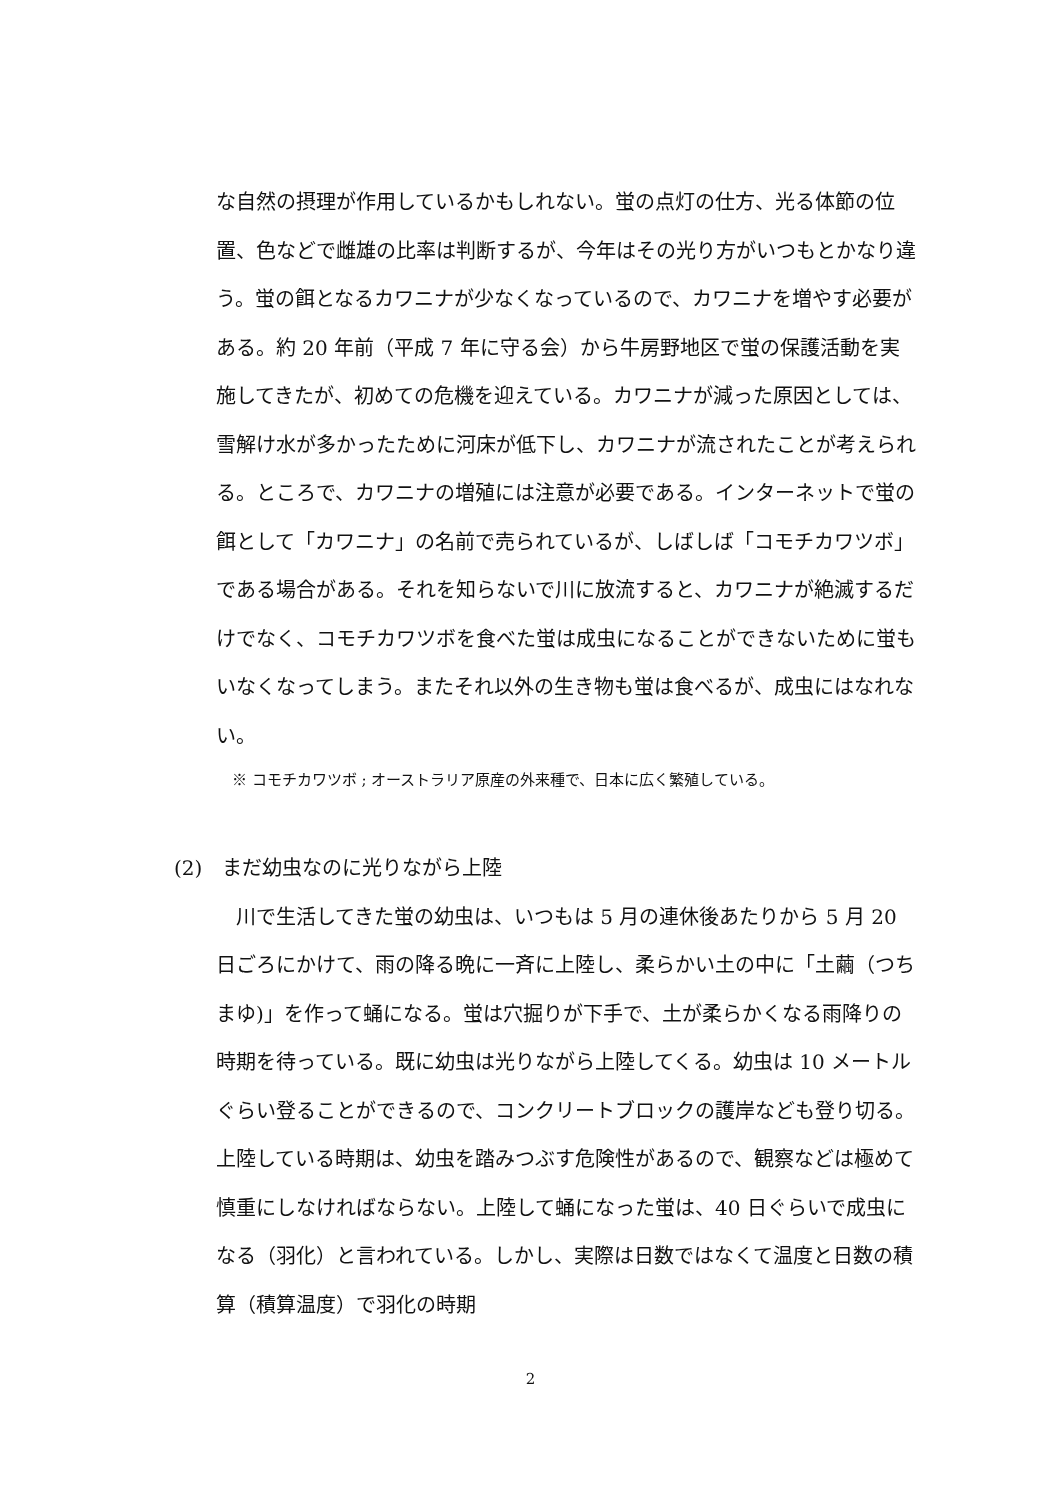な自然の摂理が作用しているかもしれない。蛍の点灯の仕方、光る体節の位置、色などで雌雄の比率は判断するが、今年はその光り方がいつもとかなり違う。蛍の餌となるカワニナが少なくなっているので、カワニナを増やす必要がある。約 20 年前（平成 7 年に守る会）から牛房野地区で蛍の保護活動を実施してきたが、初めての危機を迎えている。カワニナが減った原因としては、雪解け水が多かったために河床が低下し、カワニナが流されたことが考えられる。ところで、カワニナの増殖には注意が必要である。インターネットで蛍の餌として「カワニナ」の名前で売られているが、しばしば「コモチカワツボ」である場合がある。それを知らないで川に放流すると、カワニナが絶滅するだけでなく、コモチカワツボを食べた蛍は成虫になることができないために蛍もいなくなってしまう。またそれ以外の生き物も蛍は食べるが、成虫にはなれない。
※ コモチカワツボ ; オーストラリア原産の外来種で、日本に広く繁殖している。
(2)　まだ幼虫なのに光りながら上陸
　川で生活してきた蛍の幼虫は、いつもは 5 月の連休後あたりから 5 月 20 日ごろにかけて、雨の降る晩に一斉に上陸し、柔らかい土の中に「土繭（つちまゆ)」を作って蛹になる。蛍は穴掘りが下手で、土が柔らかくなる雨降りの時期を待っている。既に幼虫は光りながら上陸してくる。幼虫は 10 メートルぐらい登ることができるので、コンクリートブロックの護岸なども登り切る。上陸している時期は、幼虫を踏みつぶす危険性があるので、観察などは極めて慎重にしなければならない。上陸して蛹になった蛍は、40 日ぐらいで成虫になる（羽化）と言われている。しかし、実際は日数ではなくて温度と日数の積算（積算温度）で羽化の時期
2